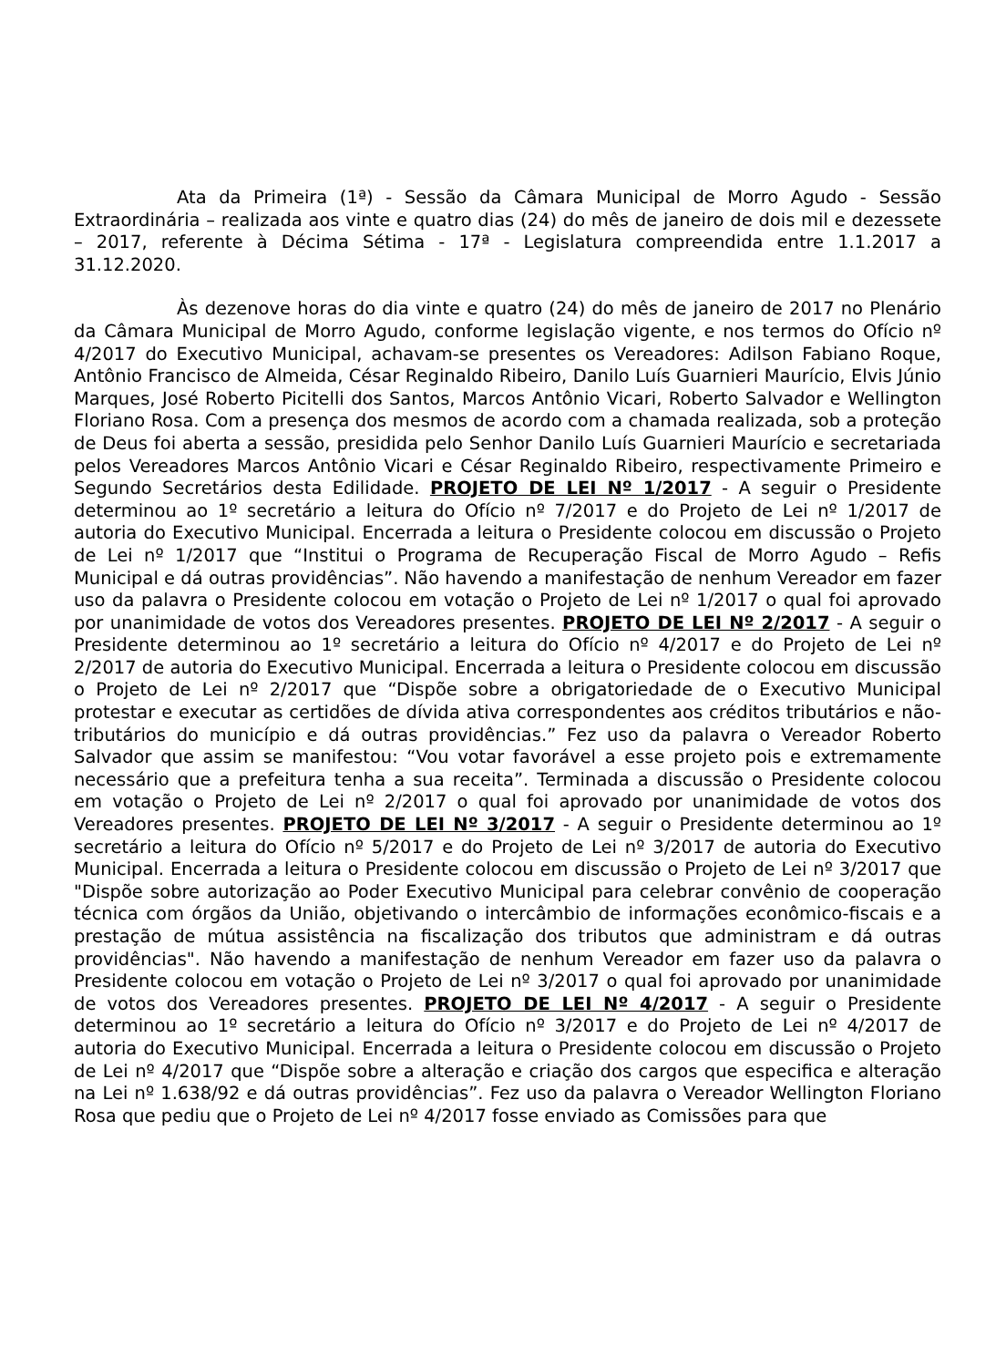Ata da Primeira (1ª) - Sessão da Câmara Municipal de Morro Agudo - Sessão Extraordinária – realizada aos vinte e quatro dias (24) do mês de janeiro de dois mil e dezessete – 2017, referente à Décima Sétima - 17ª - Legislatura compreendida entre 1.1.2017 a 31.12.2020.
Às dezenove horas do dia vinte e quatro (24) do mês de janeiro de 2017 no Plenário da Câmara Municipal de Morro Agudo, conforme legislação vigente, e nos termos do Ofício nº 4/2017 do Executivo Municipal, achavam-se presentes os Vereadores: Adilson Fabiano Roque, Antônio Francisco de Almeida, César Reginaldo Ribeiro, Danilo Luís Guarnieri Maurício, Elvis Júnio Marques, José Roberto Picitelli dos Santos, Marcos Antônio Vicari, Roberto Salvador e Wellington Floriano Rosa. Com a presença dos mesmos de acordo com a chamada realizada, sob a proteção de Deus foi aberta a sessão, presidida pelo Senhor Danilo Luís Guarnieri Maurício e secretariada pelos Vereadores Marcos Antônio Vicari e César Reginaldo Ribeiro, respectivamente Primeiro e Segundo Secretários desta Edilidade. PROJETO DE LEI Nº 1/2017 - A seguir o Presidente determinou ao 1º secretário a leitura do Ofício nº 7/2017 e do Projeto de Lei nº 1/2017 de autoria do Executivo Municipal. Encerrada a leitura o Presidente colocou em discussão o Projeto de Lei nº 1/2017 que “Institui o Programa de Recuperação Fiscal de Morro Agudo – Refis Municipal e dá outras providências”. Não havendo a manifestação de nenhum Vereador em fazer uso da palavra o Presidente colocou em votação o Projeto de Lei nº 1/2017 o qual foi aprovado por unanimidade de votos dos Vereadores presentes. PROJETO DE LEI Nº 2/2017 - A seguir o Presidente determinou ao 1º secretário a leitura do Ofício nº 4/2017 e do Projeto de Lei nº 2/2017 de autoria do Executivo Municipal. Encerrada a leitura o Presidente colocou em discussão o Projeto de Lei nº 2/2017 que “Dispõe sobre a obrigatoriedade de o Executivo Municipal protestar e executar as certidões de dívida ativa correspondentes aos créditos tributários e não-tributários do município e dá outras providências.” Fez uso da palavra o Vereador Roberto Salvador que assim se manifestou: “Vou votar favorável a esse projeto pois e extremamente necessário que a prefeitura tenha a sua receita”. Terminada a discussão o Presidente colocou em votação o Projeto de Lei nº 2/2017 o qual foi aprovado por unanimidade de votos dos Vereadores presentes. PROJETO DE LEI Nº 3/2017 - A seguir o Presidente determinou ao 1º secretário a leitura do Ofício nº 5/2017 e do Projeto de Lei nº 3/2017 de autoria do Executivo Municipal. Encerrada a leitura o Presidente colocou em discussão o Projeto de Lei nº 3/2017 que "Dispõe sobre autorização ao Poder Executivo Municipal para celebrar convênio de cooperação técnica com órgãos da União, objetivando o intercâmbio de informações econômico-fiscais e a prestação de mútua assistência na fiscalização dos tributos que administram e dá outras providências". Não havendo a manifestação de nenhum Vereador em fazer uso da palavra o Presidente colocou em votação o Projeto de Lei nº 3/2017 o qual foi aprovado por unanimidade de votos dos Vereadores presentes. PROJETO DE LEI Nº 4/2017 - A seguir o Presidente determinou ao 1º secretário a leitura do Ofício nº 3/2017 e do Projeto de Lei nº 4/2017 de autoria do Executivo Municipal. Encerrada a leitura o Presidente colocou em discussão o Projeto de Lei nº 4/2017 que “Dispõe sobre a alteração e criação dos cargos que especifica e alteração na Lei nº 1.638/92 e dá outras providências”. Fez uso da palavra o Vereador Wellington Floriano Rosa que pediu que o Projeto de Lei nº 4/2017 fosse enviado as Comissões para que